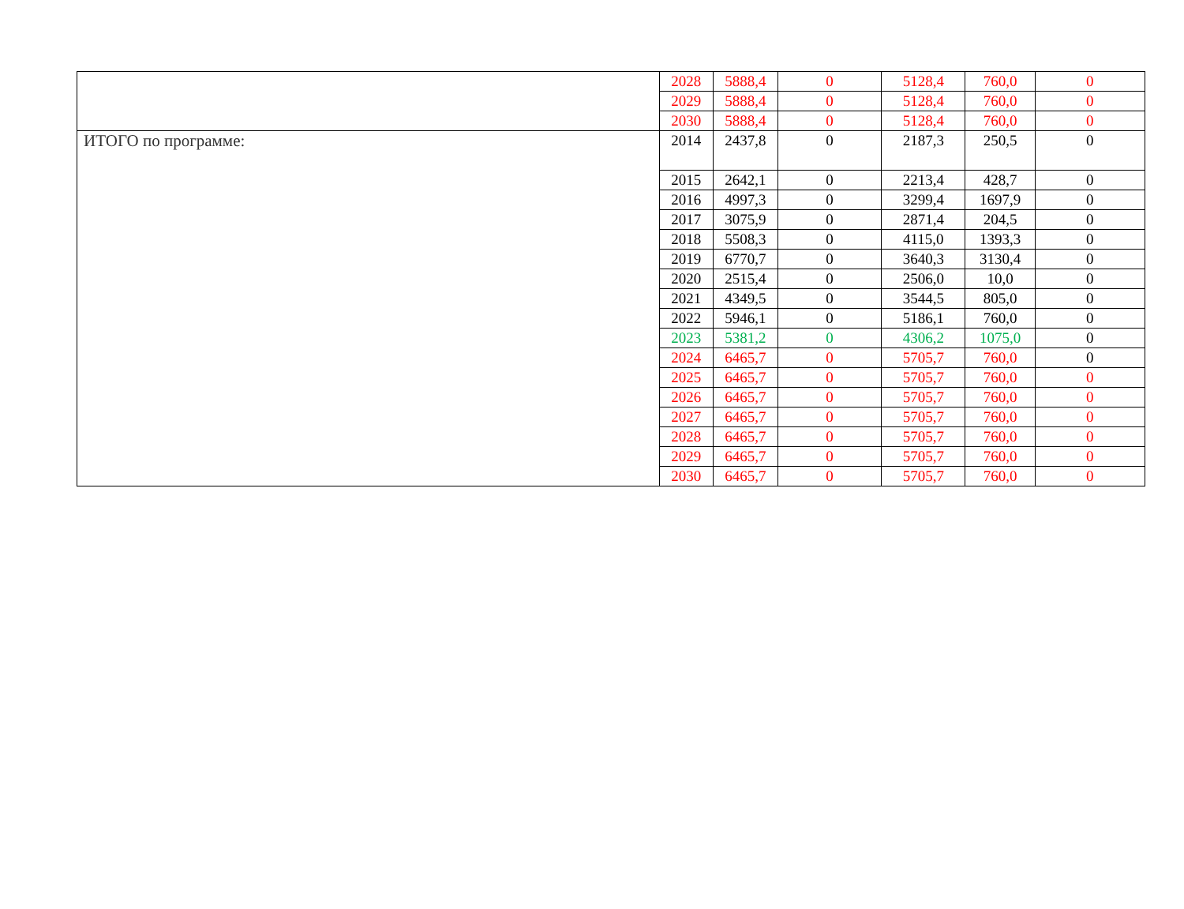| | 2028 | 5888,4 | 0 | 5128,4 | 760,0 | 0 |
| | 2029 | 5888,4 | 0 | 5128,4 | 760,0 | 0 |
| | 2030 | 5888,4 | 0 | 5128,4 | 760,0 | 0 |
| ИТОГО по программе: | 2014 | 2437,8 | 0 | 2187,3 | 250,5 | 0 |
| | 2015 | 2642,1 | 0 | 2213,4 | 428,7 | 0 |
| | 2016 | 4997,3 | 0 | 3299,4 | 1697,9 | 0 |
| | 2017 | 3075,9 | 0 | 2871,4 | 204,5 | 0 |
| | 2018 | 5508,3 | 0 | 4115,0 | 1393,3 | 0 |
| | 2019 | 6770,7 | 0 | 3640,3 | 3130,4 | 0 |
| | 2020 | 2515,4 | 0 | 2506,0 | 10,0 | 0 |
| | 2021 | 4349,5 | 0 | 3544,5 | 805,0 | 0 |
| | 2022 | 5946,1 | 0 | 5186,1 | 760,0 | 0 |
| | 2023 | 5381,2 | 0 | 4306,2 | 1075,0 | 0 |
| | 2024 | 6465,7 | 0 | 5705,7 | 760,0 | 0 |
| | 2025 | 6465,7 | 0 | 5705,7 | 760,0 | 0 |
| | 2026 | 6465,7 | 0 | 5705,7 | 760,0 | 0 |
| | 2027 | 6465,7 | 0 | 5705,7 | 760,0 | 0 |
| | 2028 | 6465,7 | 0 | 5705,7 | 760,0 | 0 |
| | 2029 | 6465,7 | 0 | 5705,7 | 760,0 | 0 |
| | 2030 | 6465,7 | 0 | 5705,7 | 760,0 | 0 |